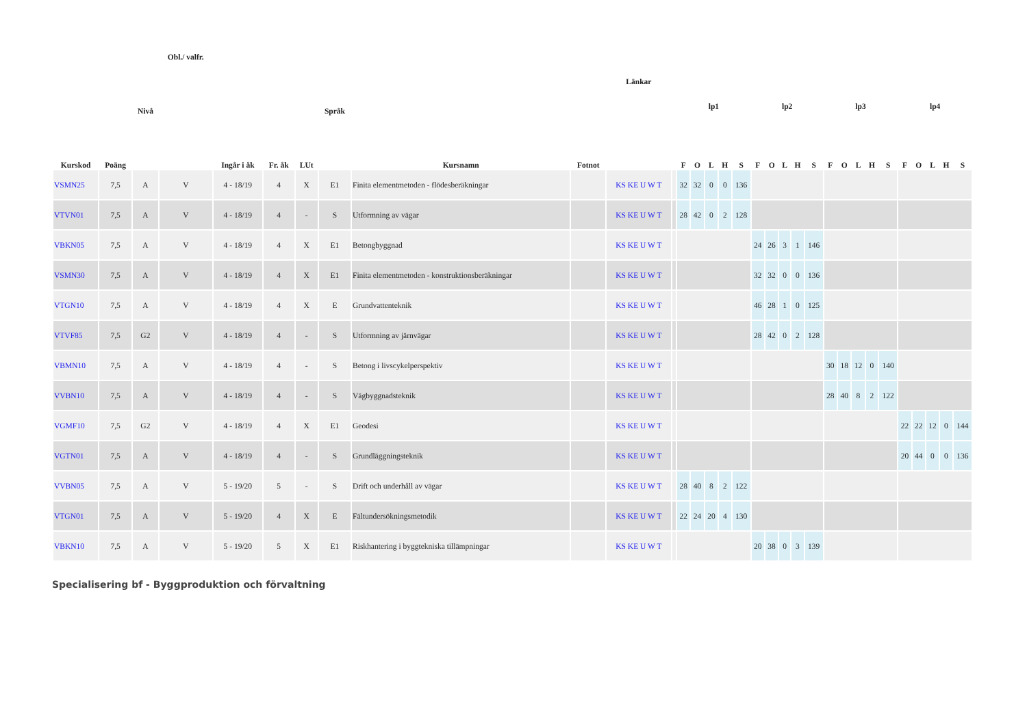| Kurskod | Poäng | Nivå | Obl./ valfr. | Ingår i åk | Fr. åk | LUt | Språk | Kursnamn | Fotnot | Länkar | | lp1 | | | | | lp2 | | | | | lp3 | | | | | lp4 | | | | |
| --- | --- | --- | --- | --- | --- | --- | --- | --- | --- | --- | --- | --- | --- | --- | --- | --- | --- | --- | --- | --- | --- | --- | --- | --- | --- | --- | --- | --- | --- | --- | --- |
| | | | | | | | | | | | | F | O | L | H | S | F | O | L | H | S | F | O | L | H | S | F | O | L | H | S |
| VSMN25 | 7,5 | A | V | 4 - 18/19 | 4 | X | E1 | Finita elementmetoden - flödesberäkningar | | KS KE U W T | | 32 | 32 | 0 | 0 | 136 | | | | | | | | | | | | | | | |
| VTVN01 | 7,5 | A | V | 4 - 18/19 | 4 | - | S | Utformning av vägar | | KS KE U W T | | 28 | 42 | 0 | 2 | 128 | | | | | | | | | | | | | | | |
| VBKN05 | 7,5 | A | V | 4 - 18/19 | 4 | X | E1 | Betongbyggnad | | KS KE U W T | | | | | | | 24 | 26 | 3 | 1 | 146 | | | | | | | | | | |
| VSMN30 | 7,5 | A | V | 4 - 18/19 | 4 | X | E1 | Finita elementmetoden - konstruktionsberäkningar | | KS KE U W T | | | | | | | 32 | 32 | 0 | 0 | 136 | | | | | | | | | | |
| VTGN10 | 7,5 | A | V | 4 - 18/19 | 4 | X | E | Grundvattenteknik | | KS KE U W T | | | | | | | 46 | 28 | 1 | 0 | 125 | | | | | | | | | | |
| VTVF85 | 7,5 | G2 | V | 4 - 18/19 | 4 | - | S | Utformning av järnvägar | | KS KE U W T | | | | | | | 28 | 42 | 0 | 2 | 128 | | | | | | | | | | |
| VBMN10 | 7,5 | A | V | 4 - 18/19 | 4 | - | S | Betong i livscykelperspektiv | | KS KE U W T | | | | | | | | | | | | 30 | 18 | 12 | 0 | 140 | | | | | |
| VVBN10 | 7,5 | A | V | 4 - 18/19 | 4 | - | S | Vägbyggnadsteknik | | KS KE U W T | | | | | | | | | | | | 28 | 40 | 8 | 2 | 122 | | | | | |
| VGMF10 | 7,5 | G2 | V | 4 - 18/19 | 4 | X | E1 | Geodesi | | KS KE U W T | | | | | | | | | | | | | | | | | 22 | 22 | 12 | 0 | 144 |
| VGTN01 | 7,5 | A | V | 4 - 18/19 | 4 | - | S | Grundläggningsteknik | | KS KE U W T | | | | | | | | | | | | | | | | | 20 | 44 | 0 | 0 | 136 |
| VVBN05 | 7,5 | A | V | 5 - 19/20 | 5 | - | S | Drift och underhåll av vägar | | KS KE U W T | | 28 | 40 | 8 | 2 | 122 | | | | | | | | | | | | | | | |
| VTGN01 | 7,5 | A | V | 5 - 19/20 | 4 | X | E | Fältundersökningsmetodik | | KS KE U W T | | 22 | 24 | 20 | 4 | 130 | | | | | | | | | | | | | | | |
| VBKN10 | 7,5 | A | V | 5 - 19/20 | 5 | X | E1 | Riskhantering i byggtekniska tillämpningar | | KS KE U W T | | | | | | | 20 | 38 | 0 | 3 | 139 | | | | | | | | | | |
Specialisering bf - Byggproduktion och förvaltning